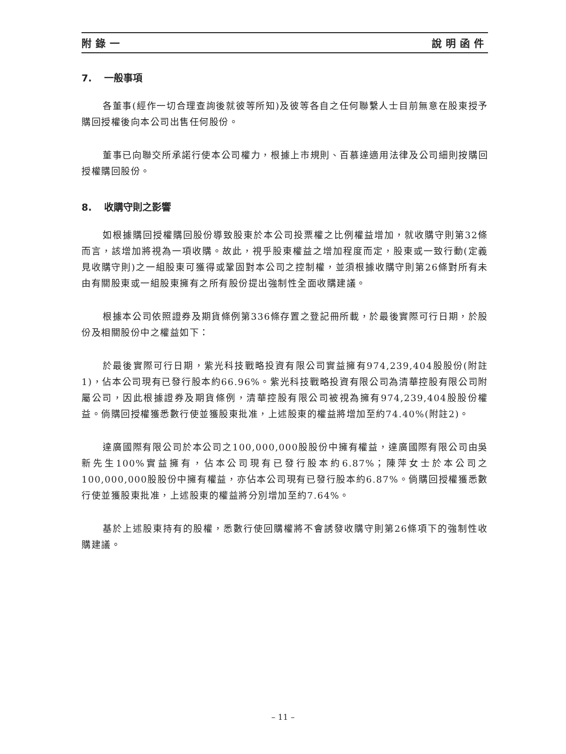附錄一 說明函件
7. 一般事項
各董事(經作一切合理查詢後就彼等所知)及彼等各自之任何聯繫人士目前無意在股東授予購回授權後向本公司出售任何股份。
董事已向聯交所承諾行使本公司權力，根據上市規則、百慕達適用法律及公司細則按購回授權購回股份。
8. 收購守則之影響
如根據購回授權購回股份導致股東於本公司投票權之比例權益增加，就收購守則第32條而言，該增加將視為一項收購。故此，視乎股東權益之增加程度而定，股東或一致行動(定義見收購守則)之一組股東可獲得或鞏固對本公司之控制權，並須根據收購守則第26條對所有未由有關股東或一組股東擁有之所有股份提出強制性全面收購建議。
根據本公司依照證券及期貨條例第336條存置之登記冊所載，於最後實際可行日期，於股份及相關股份中之權益如下：
於最後實際可行日期，紫光科技戰略投資有限公司實益擁有974,239,404股股份(附註1)，佔本公司現有已發行股本約66.96%。紫光科技戰略投資有限公司為清華控股有限公司附屬公司，因此根據證券及期貨條例，清華控股有限公司被視為擁有974,239,404股股份權益。倘購回授權獲悉數行使並獲股東批准，上述股東的權益將增加至約74.40%(附註2)。
達廣國際有限公司於本公司之100,000,000股股份中擁有權益，達廣國際有限公司由吳新先生100%實益擁有，佔本公司現有已發行股本約6.87%；陳萍女士於本公司之100,000,000股股份中擁有權益，亦佔本公司現有已發行股本約6.87%。倘購回授權獲悉數行使並獲股東批准，上述股東的權益將分別增加至約7.64%。
基於上述股東持有的股權，悉數行使回購權將不會誘發收購守則第26條項下的強制性收購建議。
– 11 –